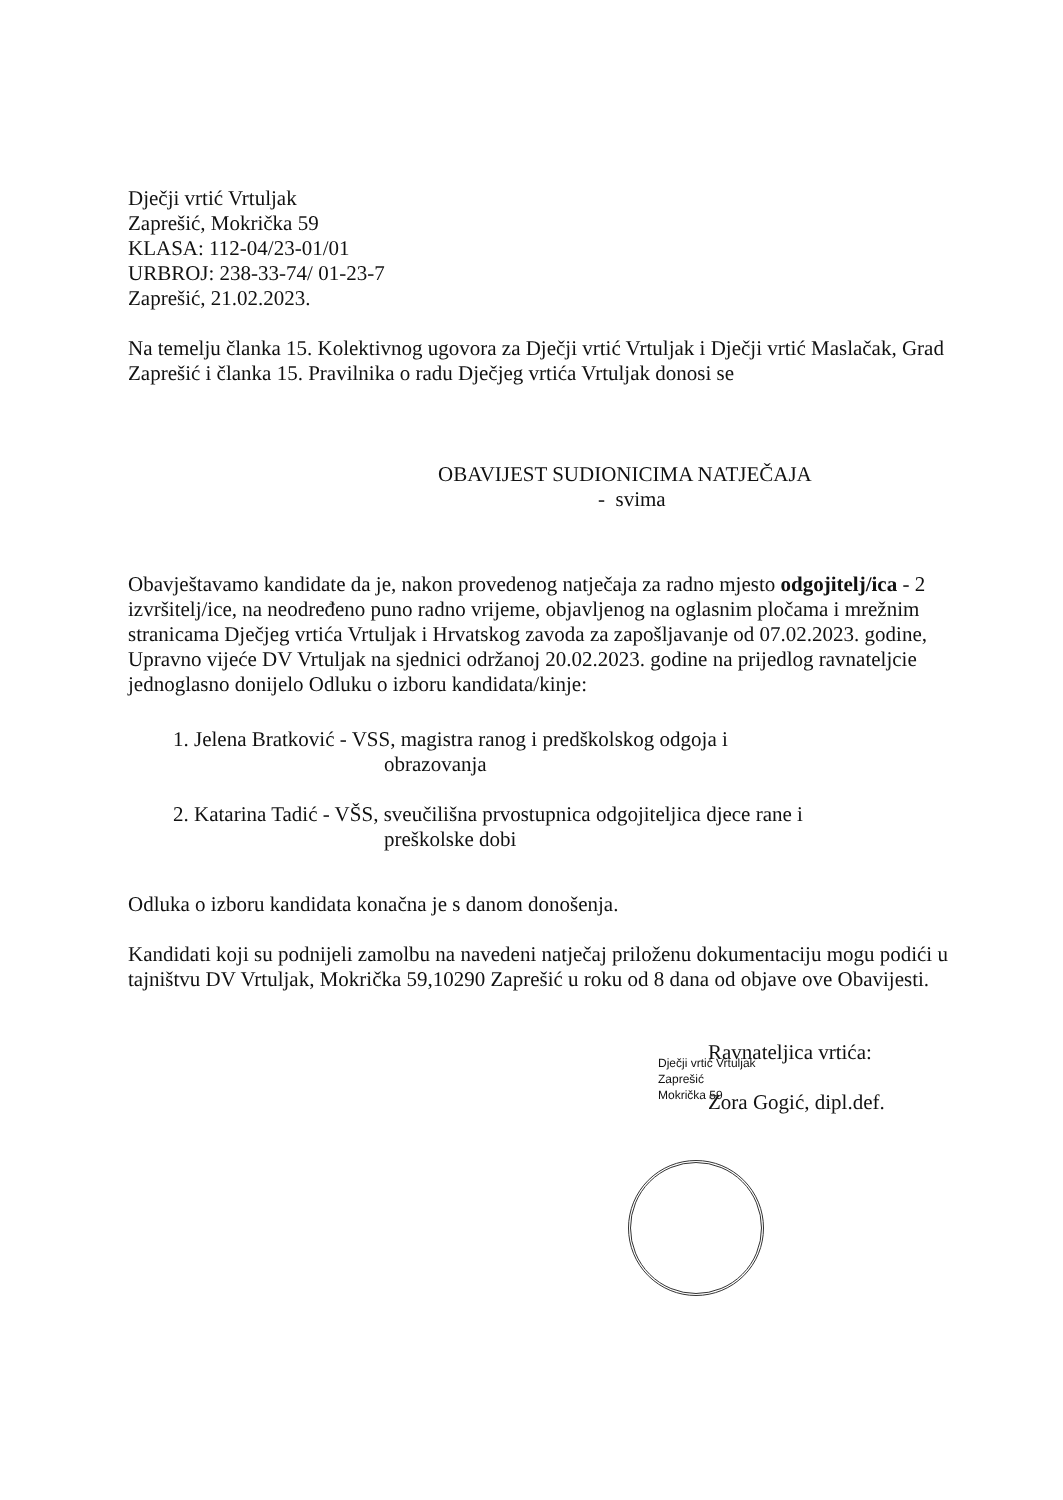Dječji vrtić Vrtuljak
Zaprešić, Mokrička 59
KLASA: 112-04/23-01/01
URBROJ: 238-33-74/ 01-23-7
Zaprešić, 21.02.2023.
Na temelju članka 15. Kolektivnog ugovora za Dječji vrtić Vrtuljak i Dječji vrtić Maslačak, Grad Zaprešić i članka 15. Pravilnika o radu Dječjeg vrtića Vrtuljak donosi se
OBAVIJEST SUDIONICIMA NATJEČAJA
- svima
Obavještavamo kandidate da je, nakon provedenog natječaja za radno mjesto odgojitelj/ica - 2 izvršitelj/ice, na neodređeno puno radno vrijeme, objavljenog na oglasnim pločama i mrežnim stranicama Dječjeg vrtića Vrtuljak i Hrvatskog zavoda za zapošljavanje od 07.02.2023. godine, Upravno vijeće DV Vrtuljak na sjednici održanoj 20.02.2023. godine na prijedlog ravnateljcie jednoglasno donijelo Odluku o izboru kandidata/kinje:
1. Jelena Bratković - VSS, magistra ranog i predškolskog odgoja i
obrazovanja
2. Katarina Tadić - VŠS, sveučilišna prvostupnica odgojiteljica djece rane i
preškolske dobi
Odluka o izboru kandidata konačna je s danom donošenja.
Kandidati koji su podnijeli zamolbu na navedeni natječaj priloženu dokumentaciju mogu podići u tajništvu DV Vrtuljak, Mokrička 59,10290 Zaprešić u roku od 8 dana od objave ove Obavijesti.
Ravnateljica vrtića:
Zora Gogić, dipl.def.
Dječji vrtić Vrtuljak
Zaprešić
Mokrička 59